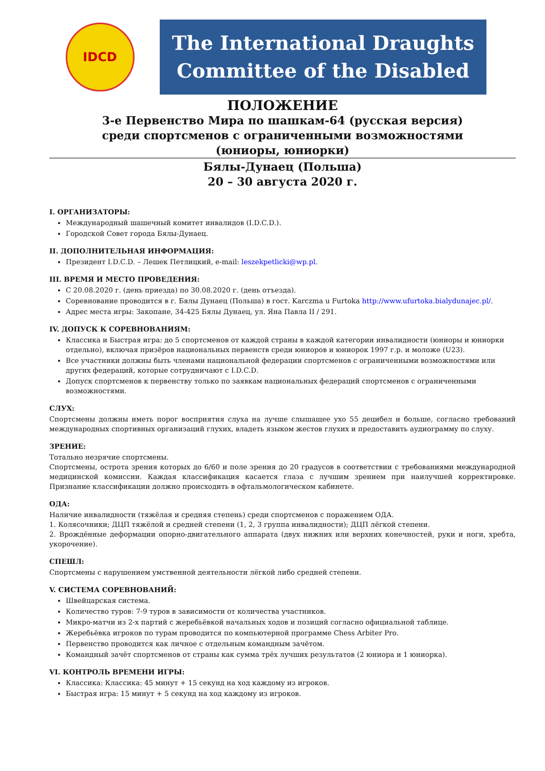IDCD
The International Draughts
Committee of the Disabled
ПОЛОЖЕНИЕ
3-е Первенство Мира по шашкам-64 (русская версия)
среди спортсменов с ограниченными возможностями
(юниоры, юниорки)
Бялы-Дунаец (Польша)
20 – 30 августа 2020 г.
I. ОРГАНИЗАТОРЫ:
Международный шашечный комитет инвалидов (I.D.C.D.).
Городской Совет города Бялы-Дунаец.
II. ДОПОЛНИТЕЛЬНАЯ ИНФОРМАЦИЯ:
Президент I.D.C.D. – Лешек Петлицкий, e-mail: leszekpetlicki@wp.pl.
III. ВРЕМЯ И МЕСТО ПРОВЕДЕНИЯ:
С 20.08.2020 г. (день приезда) по 30.08.2020 г. (день отъезда).
Соревнование проводится в г. Бялы Дунаец (Польша) в гост. Karczma u Furtoka http://www.ufurtoka.bialydunajec.pl/.
Адрес места игры: Закопане, 34-425 Бялы Дунаец, ул. Яна Павла II / 291.
IV. ДОПУСК К СОРЕВНОВАНИЯМ:
Классика и Быстрая игра: до 5 спортсменов от каждой страны в каждой категории инвалидности (юниоры и юниорки отдельно), включая призёров национальных первенств среди юниоров и юниорок 1997 г.р. и моложе (U23).
Все участники должны быть членами национальной федерации спортсменов с ограниченными возможностями или других федераций, которые сотрудничают с I.D.C.D.
Допуск спортсменов к первенству только по заявкам национальных федераций спортсменов с ограниченными возможностями.
СЛУХ:
Спортсмены должны иметь порог восприятия слуха на лучше слышащее ухо 55 децибел и больше, согласно требований международных спортивных организаций глухих, владеть языком жестов глухих и предоставить аудиограмму по слуху.
ЗРЕНИЕ:
Тотально незрячие спортсмены.
Спортсмены, острота зрения которых до 6/60 и поле зрения до 20 градусов в соответствии с требованиями международной медицинской комиссии. Каждая классификация касается глаза с лучшим зрением при наилучшей корректировке. Признание классификации должно происходить в офтальмологическом кабинете.
ОДА:
Наличие инвалидности (тяжёлая и средняя степень) среди спортсменов с поражением ОДА.
1. Колясочники; ДЦП тяжёлой и средней степени (1, 2, 3 группа инвалидности); ДЦП лёгкой степени.
2. Врождённые деформации опорно-двигательного аппарата (двух нижних или верхних конечностей, руки и ноги, хребта, укорочение).
СПЕШЛ:
Спортсмены с нарушением умственной деятельности лёгкой либо средней степени.
V. СИСТЕМА СОРЕВНОВАНИЙ:
Швейцарская система.
Количество туров: 7-9 туров в зависимости от количества участников.
Микро-матчи из 2-х партий с жеребьёвкой начальных ходов и позиций согласно официальной таблице.
Жеребьёвка игроков по турам проводится по компьютерной программе Chess Arbiter Pro.
Первенство проводится как личное с отдельным командным зачётом.
Командный зачёт спортсменов от страны как сумма трёх лучших результатов (2 юниора и 1 юниорка).
VI. КОНТРОЛЬ ВРЕМЕНИ ИГРЫ:
Классика: Классика: 45 минут + 15 секунд на ход каждому из игроков.
Быстрая игра: 15 минут + 5 секунд на ход каждому из игроков.